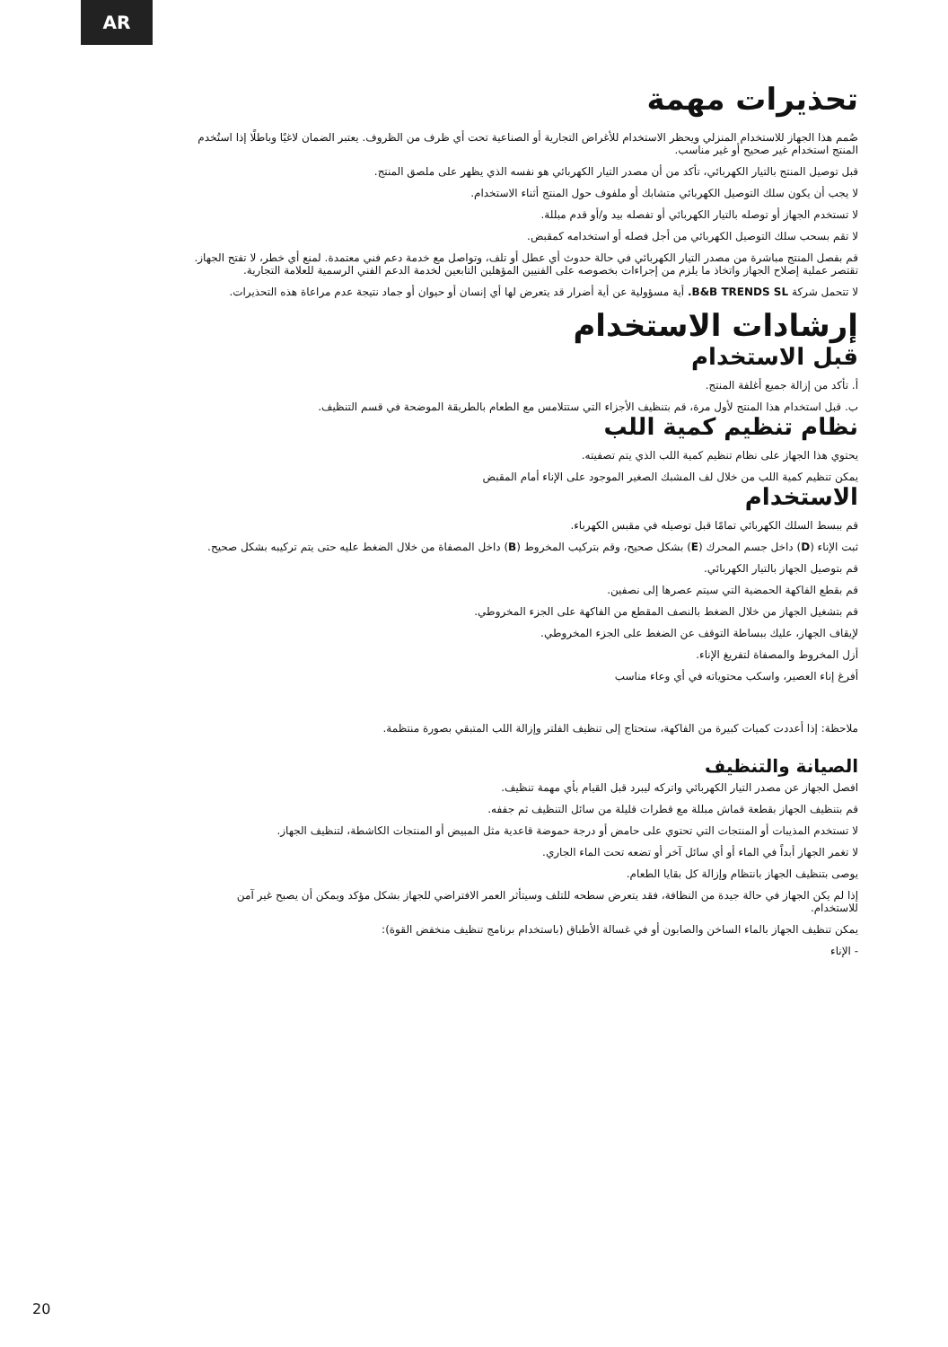AR
تحذيرات مهمة
صُمم هذا الجهاز للاستخدام المنزلي ويحظر الاستخدام للأغراض التجارية أو الصناعية تحت أي ظرف من الظروف. يعتبر الضمان لاغيًا وباطلًا إذا استُخدم المنتج استخدام غير صحيح أو غير مناسب.
قبل توصيل المنتج بالتيار الكهربائي، تأكد من أن مصدر التيار الكهربائي هو نفسه الذي يظهر على ملصق المنتج.
لا يجب أن يكون سلك التوصيل الكهربائي متشابك أو ملفوف حول المنتج أثناء الاستخدام.
لا تستخدم الجهاز أو توصله بالتيار الكهربائي أو تفصله بيد و/أو قدم مبللة.
لا تقم بسحب سلك التوصيل الكهربائي من أجل فصله أو استخدامه كمقبض.
قم بفصل المنتج مباشرة من مصدر التيار الكهربائي في حالة حدوث أي عطل أو تلف، وتواصل مع خدمة دعم فني معتمدة. لمنع أي خطر، لا تفتح الجهاز. تقتصر عملية إصلاح الجهاز واتخاذ ما يلزم من إجراءات بخصوصه على الفنيين المؤهلين التابعين لخدمة الدعم الفني الرسمية للعلامة التجارية.
لا تتحمل شركة B&B TRENDS SL. أية مسؤولية عن أية أضرار قد يتعرض لها أي إنسان أو حيوان أو جماد نتيجة عدم مراعاة هذه التحذيرات.
إرشادات الاستخدام
قبل الاستخدام
أ. تأكد من إزالة جميع أغلفة المنتج.
ب. قبل استخدام هذا المنتج لأول مرة، قم بتنظيف الأجزاء التي ستتلامس مع الطعام بالطريقة الموضحة في قسم التنظيف.
نظام تنظيم كمية اللب
يحتوي هذا الجهاز على نظام تنظيم كمية اللب الذي يتم تصفيته.
يمكن تنظيم كمية اللب من خلال لف المشبك الصغير الموجود على الإناء أمام المقبض
الاستخدام
قم ببسط السلك الكهربائي تمامًا قبل توصيله في مقبس الكهرباء.
ثبت الإناء (D) داخل جسم المحرك (E) بشكل صحيح، وقم بتركيب المخروط (B) داخل المصفاة من خلال الضغط عليه حتى يتم تركيبه بشكل صحيح.
قم بتوصيل الجهاز بالتيار الكهربائي.
قم بقطع الفاكهة الحمضية التي سيتم عصرها إلى نصفين.
قم بتشغيل الجهاز من خلال الضغط بالنصف المقطع من الفاكهة على الجزء المخروطي.
لإيقاف الجهاز، عليك ببساطة التوقف عن الضغط على الجزء المخروطي.
أزل المخروط والمصفاة لتفريغ الإناء.
أفرغ إناء العصير، واسكب محتوياته في أي وعاء مناسب
ملاحظة: إذا أعددت كميات كبيرة من الفاكهة، ستحتاج إلى تنظيف الفلتر وإزالة اللب المتبقي بصورة منتظمة.
الصيانة والتنظيف
افصل الجهاز عن مصدر التيار الكهربائي واتركه ليبرد قبل القيام بأي مهمة تنظيف.
قم بتنظيف الجهاز بقطعة قماش مبللة مع قطرات قليلة من سائل التنظيف ثم جففه.
لا تستخدم المذيبات أو المنتجات التي تحتوي على حامض أو درجة حموضة قاعدية مثل المبيض أو المنتجات الكاشطة، لتنظيف الجهاز.
لا تغمر الجهاز أبداً في الماء أو أي سائل آخر أو تضعه تحت الماء الجاري.
يوصى بتنظيف الجهاز بانتظام وإزالة كل بقايا الطعام.
إذا لم يكن الجهاز في حالة جيدة من النظافة، فقد يتعرض سطحه للتلف وسيتأثر العمر الافتراضي للجهاز بشكل مؤكد ويمكن أن يصبح غير آمن للاستخدام.
يمكن تنظيف الجهاز بالماء الساخن والصابون أو في غسالة الأطباق (باستخدام برنامج تنظيف منخفض القوة):
- الإناء
20